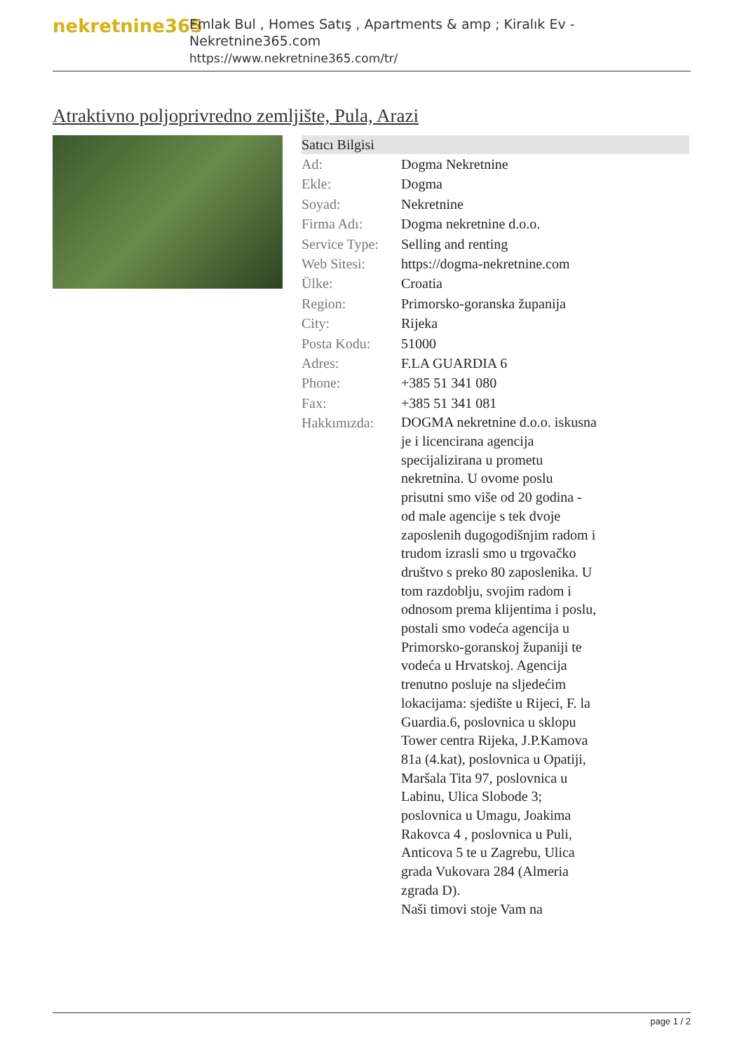nekretnine365
Emlak Bul , Homes Satış , Apartments & amp ; Kiralık Ev - Nekretnine365.com
https://www.nekretnine365.com/tr/
Atraktivno poljoprivredno zemljište, Pula, Arazi
| Satıcı Bilgisi | |
| --- | --- |
| Ad: | Dogma Nekretnine |
| Ekle: | Dogma |
| Soyad: | Nekretnine |
| Firma Adı: | Dogma nekretnine d.o.o. |
| Service Type: | Selling and renting |
| Web Sitesi: | https://dogma-nekretnine.com |
| Ülke: | Croatia |
| Region: | Primorsko-goranska županija |
| City: | Rijeka |
| Posta Kodu: | 51000 |
| Adres: | F.LA GUARDIA 6 |
| Phone: | +385 51 341 080 |
| Fax: | +385 51 341 081 |
| Hakkımızda: | DOGMA nekretnine d.o.o. iskusna je i licencirana agencija specijalizirana u prometu nekretnina. U ovome poslu prisutni smo više od 20 godina - od male agencije s tek dvoje zaposlenih dugogodišnjim radom i trudom izrasli smo u trgovačko društvo s preko 80 zaposlenika. U tom razdoblju, svojim radom i odnosom prema klijentima i poslu, postali smo vodeća agencija u Primorsko-goranskoj županiji te vodeća u Hrvatskoj. Agencija trenutno posluje na sljedećim lokacijama: sjedište u Rijeci, F. la Guardia.6, poslovnica u sklopu Tower centra Rijeka, J.P.Kamova 81a (4.kat), poslovnica u Opatiji, Maršala Tita 97, poslovnica u Labinu, Ulica Slobode 3; poslovnica u Umagu, Joakima Rakovca 4 , poslovnica u Puli, Anticova 5 te u Zagrebu, Ulica grada Vukovara 284 (Almeria zgrada D). Naši timovi stoje Vam na |
page 1 / 2